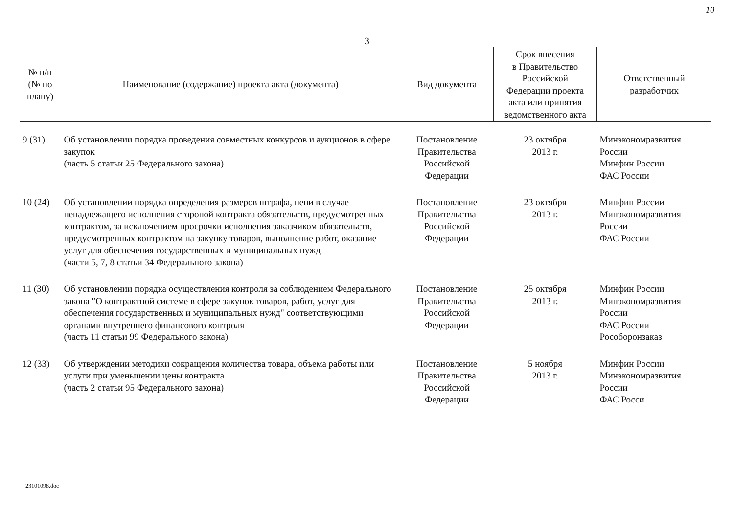10
3
| № п/п (№ по плану) | Наименование (содержание) проекта акта (документа) | Вид документа | Срок внесения в Правительство Российской Федерации проекта акта или принятия ведомственного акта | Ответственный разработчик |
| --- | --- | --- | --- | --- |
| 9 (31) | Об установлении порядка проведения совместных конкурсов и аукционов в сфере закупок (часть 5 статьи 25 Федерального закона) | Постановление Правительства Российской Федерации | 23 октября 2013 г. | Минэкономразвития России Минфин России ФАС России |
| 10 (24) | Об установлении порядка определения размеров штрафа, пени в случае ненадлежащего исполнения стороной контракта обязательств, предусмотренных контрактом, за исключением просрочки исполнения заказчиком обязательств, предусмотренных контрактом на закупку товаров, выполнение работ, оказание услуг для обеспечения государственных и муниципальных нужд (части 5, 7, 8 статьи 34 Федерального закона) | Постановление Правительства Российской Федерации | 23 октября 2013 г. | Минфин России Минэкономразвития России ФАС России |
| 11 (30) | Об установлении порядка осуществления контроля за соблюдением Федерального закона "О контрактной системе в сфере закупок товаров, работ, услуг для обеспечения государственных и муниципальных нужд" соответствующими органами внутреннего финансового контроля (часть 11 статьи 99 Федерального закона) | Постановление Правительства Российской Федерации | 25 октября 2013 г. | Минфин России Минэкономразвития России ФАС России Рособоронзаказ |
| 12 (33) | Об утверждении методики сокращения количества товара, объема работы или услуги при уменьшении цены контракта (часть 2 статьи 95 Федерального закона) | Постановление Правительства Российской Федерации | 5 ноября 2013 г. | Минфин России Минэкономразвития России ФАС Росси |
23101098.doc